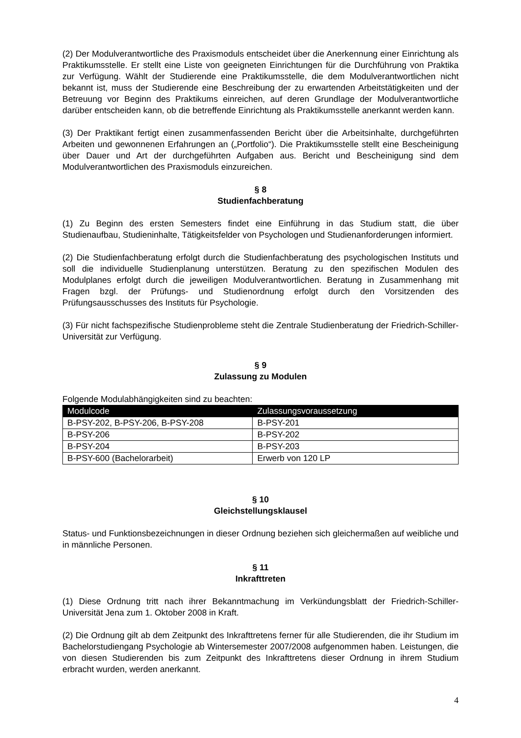(2) Der Modulverantwortliche des Praxismoduls entscheidet über die Anerkennung einer Einrichtung als Praktikumsstelle. Er stellt eine Liste von geeigneten Einrichtungen für die Durchführung von Praktika zur Verfügung. Wählt der Studierende eine Praktikumsstelle, die dem Modulverantwortlichen nicht bekannt ist, muss der Studierende eine Beschreibung der zu erwartenden Arbeitstätigkeiten und der Betreuung vor Beginn des Praktikums einreichen, auf deren Grundlage der Modulverantwortliche darüber entscheiden kann, ob die betreffende Einrichtung als Praktikumsstelle anerkannt werden kann.
(3) Der Praktikant fertigt einen zusammenfassenden Bericht über die Arbeitsinhalte, durchgeführten Arbeiten und gewonnenen Erfahrungen an („Portfolio“). Die Praktikumsstelle stellt eine Bescheinigung über Dauer und Art der durchgeführten Aufgaben aus. Bericht und Bescheinigung sind dem Modulverantwortlichen des Praxismoduls einzureichen.
§ 8
Studienfachberatung
(1) Zu Beginn des ersten Semesters findet eine Einführung in das Studium statt, die über Studienaufbau, Studieninhalte, Tätigkeitsfelder von Psychologen und Studienanforderungen informiert.
(2) Die Studienfachberatung erfolgt durch die Studienfachberatung des psychologischen Instituts und soll die individuelle Studienplanung unterstützen. Beratung zu den spezifischen Modulen des Modulplanes erfolgt durch die jeweiligen Modulverantwortlichen. Beratung in Zusammenhang mit Fragen bzgl. der Prüfungs- und Studienordnung erfolgt durch den Vorsitzenden des Prüfungsausschusses des Instituts für Psychologie.
(3) Für nicht fachspezifische Studienprobleme steht die Zentrale Studienberatung der Friedrich-Schiller-Universität zur Verfügung.
§ 9
Zulassung zu Modulen
Folgende Modulabhängigkeiten sind zu beachten:
| Modulcode | Zulassungsvoraussetzung |
| --- | --- |
| B-PSY-202, B-PSY-206, B-PSY-208 | B-PSY-201 |
| B-PSY-206 | B-PSY-202 |
| B-PSY-204 | B-PSY-203 |
| B-PSY-600 (Bachelorarbeit) | Erwerb von 120 LP |
§ 10
Gleichstellungsklausel
Status- und Funktionsbezeichnungen in dieser Ordnung beziehen sich gleichermaßen auf weibliche und in männliche Personen.
§ 11
Inkrafttreten
(1) Diese Ordnung tritt nach ihrer Bekanntmachung im Verkündungsblatt der Friedrich-Schiller-Universität Jena zum 1. Oktober 2008 in Kraft.
(2) Die Ordnung gilt ab dem Zeitpunkt des Inkrafttretens ferner für alle Studierenden, die ihr Studium im Bachelorstudiengang Psychologie ab Wintersemester 2007/2008 aufgenommen haben. Leistungen, die von diesen Studierenden bis zum Zeitpunkt des Inkrafttretens dieser Ordnung in ihrem Studium erbracht wurden, werden anerkannt.
4